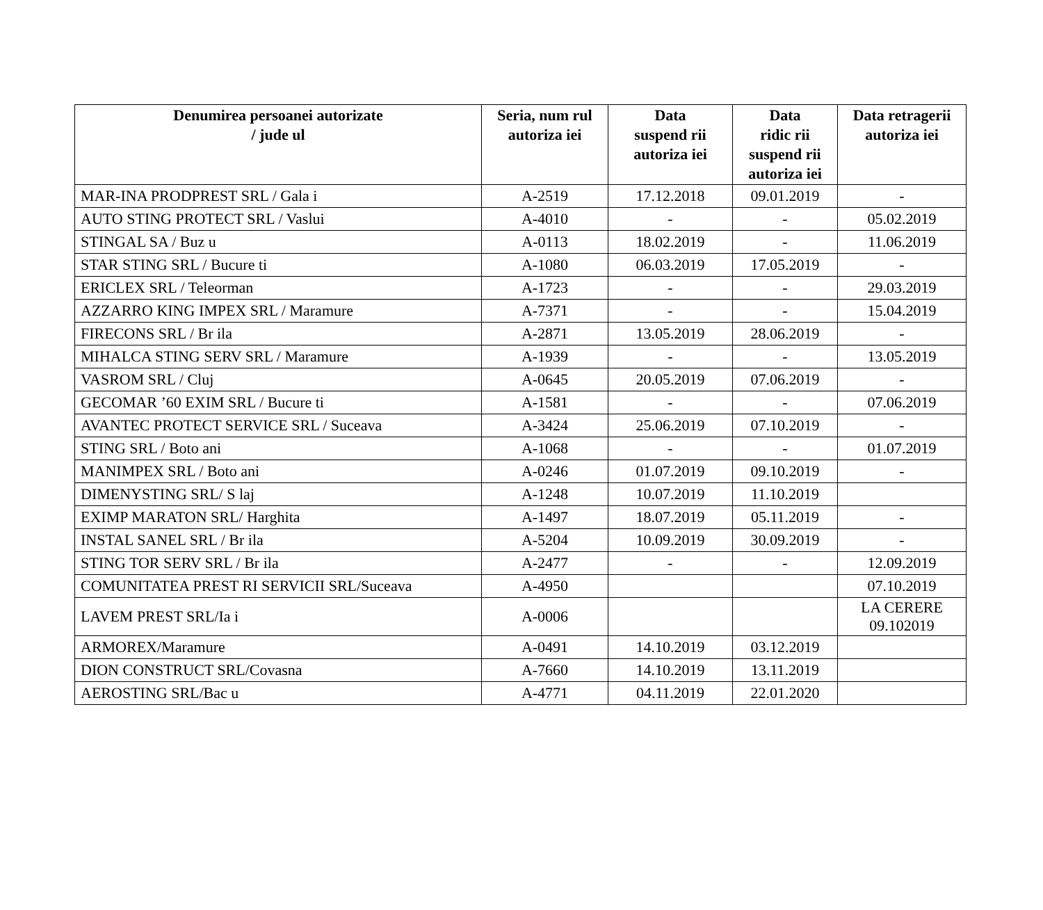| Denumirea persoanei autorizate / jude ul | Seria, num rul autoriza iei | Data suspend rii autoriza iei | Data ridic rii suspend rii autoriza iei | Data retragerii autoriza iei |
| --- | --- | --- | --- | --- |
| MAR-INA PRODPREST SRL / Gala i | A-2519 | 17.12.2018 | 09.01.2019 | - |
| AUTO STING PROTECT SRL / Vaslui | A-4010 | - | - | 05.02.2019 |
| STINGAL SA / Buz u | A-0113 | 18.02.2019 | - | 11.06.2019 |
| STAR STING SRL / Bucure ti | A-1080 | 06.03.2019 | 17.05.2019 | - |
| ERICLEX SRL / Teleorman | A-1723 | - | - | 29.03.2019 |
| AZZARRO KING IMPEX SRL / Maramure | A-7371 | - | - | 15.04.2019 |
| FIRECONS SRL / Br ila | A-2871 | 13.05.2019 | 28.06.2019 | - |
| MIHALCA STING SERV SRL / Maramure | A-1939 | - | - | 13.05.2019 |
| VASROM SRL / Cluj | A-0645 | 20.05.2019 | 07.06.2019 | - |
| GECOMAR ’60 EXIM SRL / Bucure ti | A-1581 | - | - | 07.06.2019 |
| AVANTEC PROTECT SERVICE SRL / Suceava | A-3424 | 25.06.2019 | 07.10.2019 | - |
| STING SRL / Boto ani | A-1068 | - | - | 01.07.2019 |
| MANIMPEX SRL / Boto ani | A-0246 | 01.07.2019 | 09.10.2019 | - |
| DIMENYSTING SRL/ S laj | A-1248 | 10.07.2019 | 11.10.2019 | |
| EXIMP MARATON SRL/ Harghita | A-1497 | 18.07.2019 | 05.11.2019 | - |
| INSTAL SANEL SRL / Br ila | A-5204 | 10.09.2019 | 30.09.2019 | - |
| STING TOR SERV SRL / Br ila | A-2477 | - | - | 12.09.2019 |
| COMUNITATEA PREST RI SERVICII SRL/Suceava | A-4950 | | | 07.10.2019 |
| LAVEM PREST SRL/Ia i | A-0006 | | | LA CERERE 09.102019 |
| ARMOREX/Maramure | A-0491 | 14.10.2019 | 03.12.2019 | |
| DION CONSTRUCT SRL/Covasna | A-7660 | 14.10.2019 | 13.11.2019 | |
| AEROSTING SRL/Bac u | A-4771 | 04.11.2019 | 22.01.2020 | |